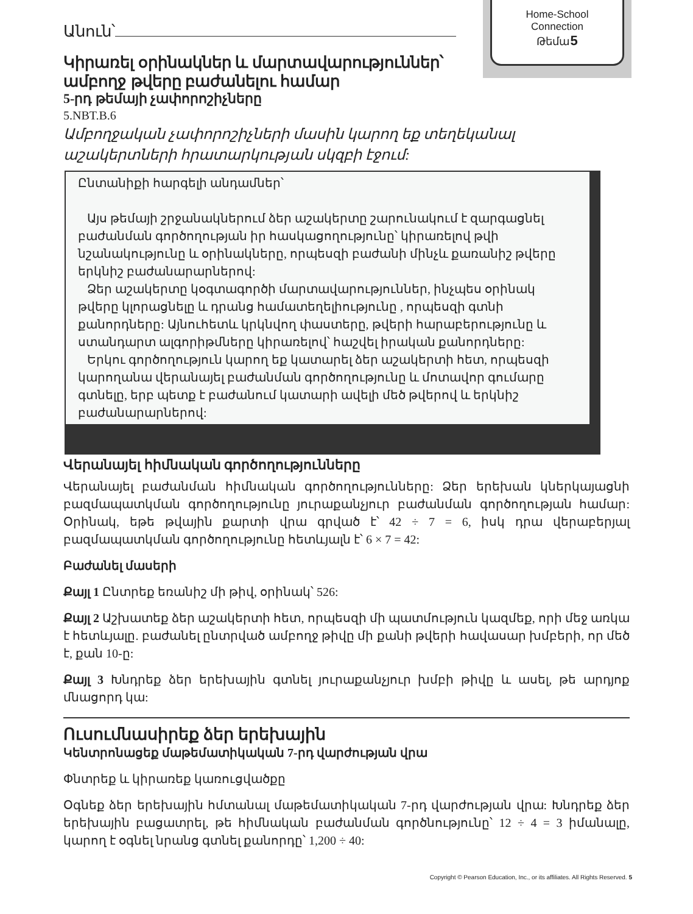Home-School
Connection
Թեմա5
Անուն՝
Կիրառել օրինակներ և մարտավարություններ՝ ամբողջ թվերը բաժանելու համար
5-րդ թեմայի չափորոշիչները
5.NBT.B.6
Ամբողջական չափորոշիչների մասին կարող եք տեղեկանալ աշակերտների հրատարկության սկզբի էջում:
Ընտանիքի հարգելի անդամներ՝
Այս թեմայի շրջանակներում ձեր աշակերտը շարունակում է զարգացնել բաժանման գործողության իր հասկացողությունը՝ կիրառելով թվի նշանակությունը և օրինակները, որպեսզի բաժանի մինչև քառանիշ թվերը երկնիշ բաժանարարներով:
Ձեր աշակերտը կօգտագործի մարտավարություններ, ինչպես օրինակ թվերը կլորացնելը և դրանց համատեղելիությունը , որպեսզի գտնի քանորդները: Այնուհետև կրկնվող փաստերը, թվերի հարաբերությունը և ստանդարտ ալգորիթմները կիրառելով՝ հաշվել իրական քանորդները:
Երկու գործողություն կարող եք կատարել ձեր աշակերտի հետ, որպեսզի կարողանա վերանայել բաժանման գործողությունը և մոտավոր գումարը գտնելը, երբ պետք է բաժանում կատարի ավելի մեծ թվերով և երկնիշ բաժանարարներով:
Վերանայել հիմնական գործողությունները
Վերանայել բաժանման հիմնական գործողությունները: Ձեր երեխան կներկայացնի բազմապատկման գործողությունը յուրաքանչյուր բաժանման գործողության համար: Օրինակ, եթե թվային քարտի վրա գրված է՝ 42 ÷ 7 = 6, իսկ դրա վերաբերյալ բազմապատկման գործողությունը հետևյալն է՝ 6 × 7 = 42:
Բաժանել մասերի
Քայլ 1 Ընտրեք եռանիշ մի թիվ, օրինակ՝ 526:
Քայլ 2 Աշխատեք ձեր աշակերտի հետ, որպեսզի մի պատմություն կազմեք, որի մեջ առկա է հետևյալը. բաժանել ընտրված ամբողջ թիվը մի քանի թվերի հավասար խմբերի, որ մեծ է, քան 10-ը:
Քայլ 3 Խնդրեք ձեր երեխային գտնել յուրաքանչյուր խմբի թիվը և ասել, թե արդյոք մնացորդ կա:
Ուսումնասիրեք ձեր երեխային
Կենտրոնացեք մաթեմատիկական 7-րդ վարժության վրա
Փնտրեք և կիրառեք կառուցվածքը
Օգնեք ձեր երեխային հմտանալ մաթեմատիկական 7-րդ վարժության վրա: Խնդրեք ձեր երեխային բացատրել, թե հիմնական բաժանման գործնությունը՝ 12 ÷ 4 = 3 իմանալը, կարող է օգնել նրանց գտնել քանորդը՝ 1,200 ÷ 40:
Copyright © Pearson Education, Inc., or its affiliates. All Rights Reserved. 5